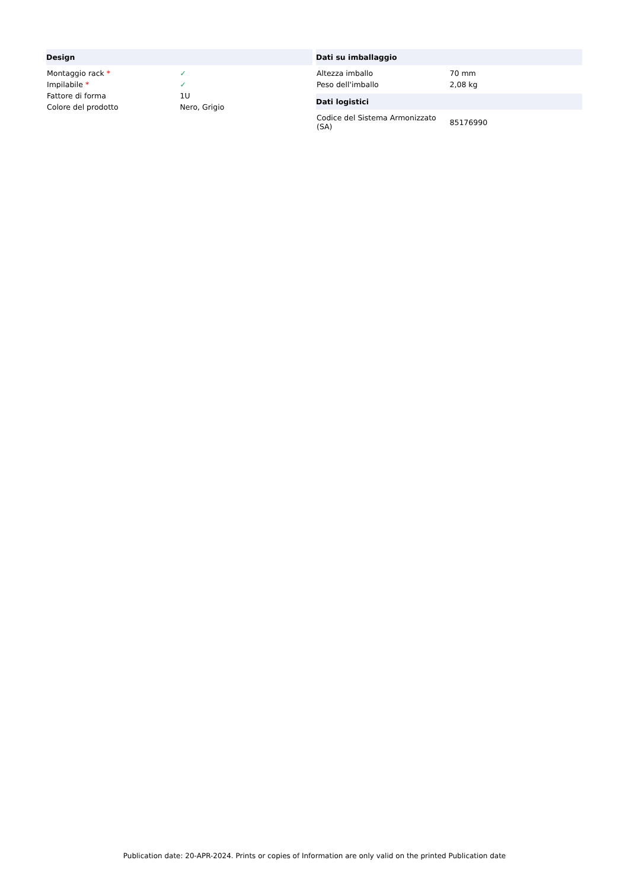| Design | |
| --- | --- |
| Montaggio rack * | ✓ |
| Impilabile * | ✓ |
| Fattore di forma | 1U |
| Colore del prodotto | Nero, Grigio |
| Dati su imballaggio | |
| --- | --- |
| Altezza imballo | 70 mm |
| Peso dell'imballo | 2,08 kg |
| Dati logistici | |
| --- | --- |
| Codice del Sistema Armonizzato (SA) | 85176990 |
Publication date: 20-APR-2024. Prints or copies of Information are only valid on the printed Publication date